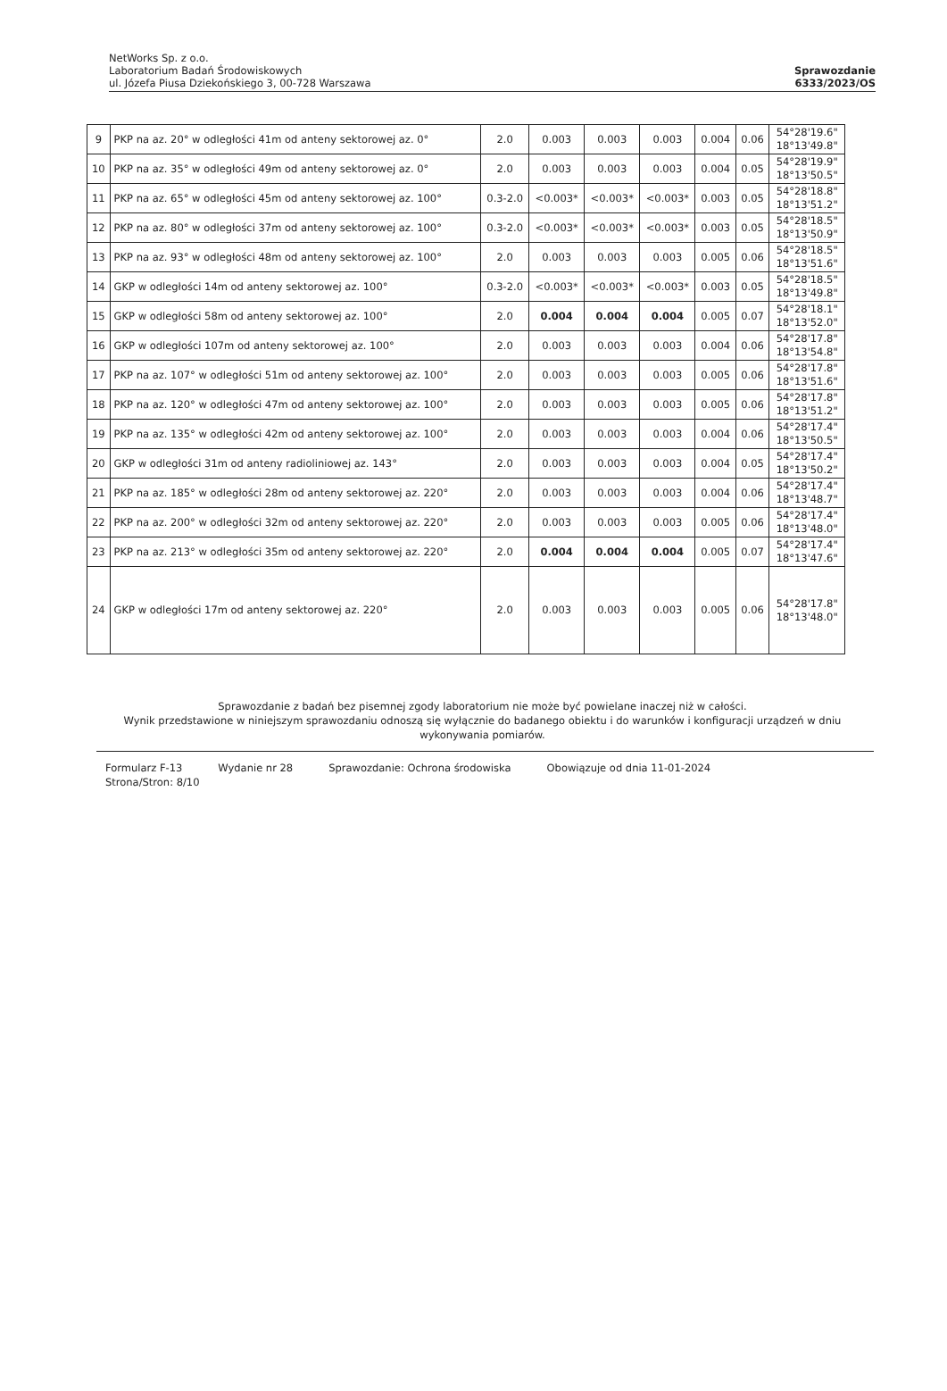NetWorks Sp. z o.o.
Laboratorium Badań Środowiskowych
ul. Józefa Piusa Dziekońskiego 3, 00-728 Warszawa
Sprawozdanie
6333/2023/OS
| 9 | PKP na az. 20° w odległości 41m od anteny sektorowej az. 0° | 2.0 | 0.003 | 0.003 | 0.003 | 0.004 | 0.06 | 54°28'19.6" 18°13'49.8" |
| 10 | PKP na az. 35° w odległości 49m od anteny sektorowej az. 0° | 2.0 | 0.003 | 0.003 | 0.003 | 0.004 | 0.05 | 54°28'19.9" 18°13'50.5" |
| 11 | PKP na az. 65° w odległości 45m od anteny sektorowej az. 100° | 0.3-2.0 | <0.003* | <0.003* | <0.003* | 0.003 | 0.05 | 54°28'18.8" 18°13'51.2" |
| 12 | PKP na az. 80° w odległości 37m od anteny sektorowej az. 100° | 0.3-2.0 | <0.003* | <0.003* | <0.003* | 0.003 | 0.05 | 54°28'18.5" 18°13'50.9" |
| 13 | PKP na az. 93° w odległości 48m od anteny sektorowej az. 100° | 2.0 | 0.003 | 0.003 | 0.003 | 0.005 | 0.06 | 54°28'18.5" 18°13'51.6" |
| 14 | GKP w odległości 14m od anteny sektorowej az. 100° | 0.3-2.0 | <0.003* | <0.003* | <0.003* | 0.003 | 0.05 | 54°28'18.5" 18°13'49.8" |
| 15 | GKP w odległości 58m od anteny sektorowej az. 100° | 2.0 | 0.004 | 0.004 | 0.004 | 0.005 | 0.07 | 54°28'18.1" 18°13'52.0" |
| 16 | GKP w odległości 107m od anteny sektorowej az. 100° | 2.0 | 0.003 | 0.003 | 0.003 | 0.004 | 0.06 | 54°28'17.8" 18°13'54.8" |
| 17 | PKP na az. 107° w odległości 51m od anteny sektorowej az. 100° | 2.0 | 0.003 | 0.003 | 0.003 | 0.005 | 0.06 | 54°28'17.8" 18°13'51.6" |
| 18 | PKP na az. 120° w odległości 47m od anteny sektorowej az. 100° | 2.0 | 0.003 | 0.003 | 0.003 | 0.005 | 0.06 | 54°28'17.8" 18°13'51.2" |
| 19 | PKP na az. 135° w odległości 42m od anteny sektorowej az. 100° | 2.0 | 0.003 | 0.003 | 0.003 | 0.004 | 0.06 | 54°28'17.4" 18°13'50.5" |
| 20 | GKP w odległości 31m od anteny radioliniowej az. 143° | 2.0 | 0.003 | 0.003 | 0.003 | 0.004 | 0.05 | 54°28'17.4" 18°13'50.2" |
| 21 | PKP na az. 185° w odległości 28m od anteny sektorowej az. 220° | 2.0 | 0.003 | 0.003 | 0.003 | 0.004 | 0.06 | 54°28'17.4" 18°13'48.7" |
| 22 | PKP na az. 200° w odległości 32m od anteny sektorowej az. 220° | 2.0 | 0.003 | 0.003 | 0.003 | 0.005 | 0.06 | 54°28'17.4" 18°13'48.0" |
| 23 | PKP na az. 213° w odległości 35m od anteny sektorowej az. 220° | 2.0 | 0.004 | 0.004 | 0.004 | 0.005 | 0.07 | 54°28'17.4" 18°13'47.6" |
| 24 | GKP w odległości 17m od anteny sektorowej az. 220° | 2.0 | 0.003 | 0.003 | 0.003 | 0.005 | 0.06 | 54°28'17.8" 18°13'48.0" |
Sprawozdanie z badań bez pisemnej zgody laboratorium nie może być powielane inaczej niż w całości.
Wynik przedstawione w niniejszym sprawozdaniu odnoszą się wyłącznie do badanego obiektu i do warunków i konfiguracji urządzeń w dniu wykonywania pomiarów.
Formularz F-13 Wydanie nr 28 Sprawozdanie: Ochrona środowiska Obowiązuje od dnia 11-01-2024
Strona/Stron: 8/10